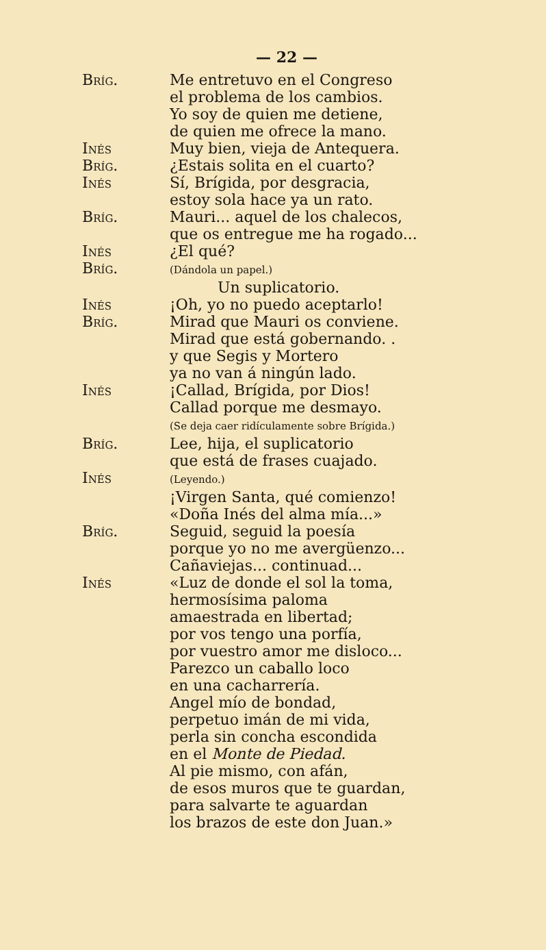— 22 —
Bríg. Me entretuvo en el Congreso
el problema de los cambios.
Yo soy de quien me detiene,
de quien me ofrece la mano.
Inés Muy bien, vieja de Antequera.
Bríg. ¿Estais solita en el cuarto?
Inés Sí, Brígida, por desgracia,
estoy sola hace ya un rato.
Bríg. Mauri... aquel de los chalecos,
que os entregue me ha rogado...
Inés ¿El qué?
Bríg.
(Dándola un papel.)
Un suplicatorio.
Inés ¡Oh, yo no puedo aceptarlo!
Bríg. Mirad que Mauri os conviene.
Mirad que está gobernando. .
y que Segis y Mortero
ya no van á ningún lado.
Inés ¡Callad, Brígida, por Dios!
Callad porque me desmayo.
(Se deja caer ridículamente sobre Brígida.)
Bríg. Lee, hija, el suplicatorio
que está de frases cuajado.
Inés
(Leyendo.)
¡Virgen Santa, qué comienzo!
«Doña Inés del alma mía...»
Bríg. Seguid, seguid la poesía
porque yo no me avergüenzo...
Cañaviejas... continuad...
Inés «Luz de donde el sol la toma,
hermosísima paloma
amaestrada en libertad;
por vos tengo una porfía,
por vuestro amor me disloco...
Parezco un caballo loco
en una cacharrería.
Angel mío de bondad,
perpetuo imán de mi vida,
perla sin concha escondida
en el Monte de Piedad.
Al pie mismo, con afán,
de esos muros que te guardan,
para salvarte te aguardan
los brazos de este don Juan.»